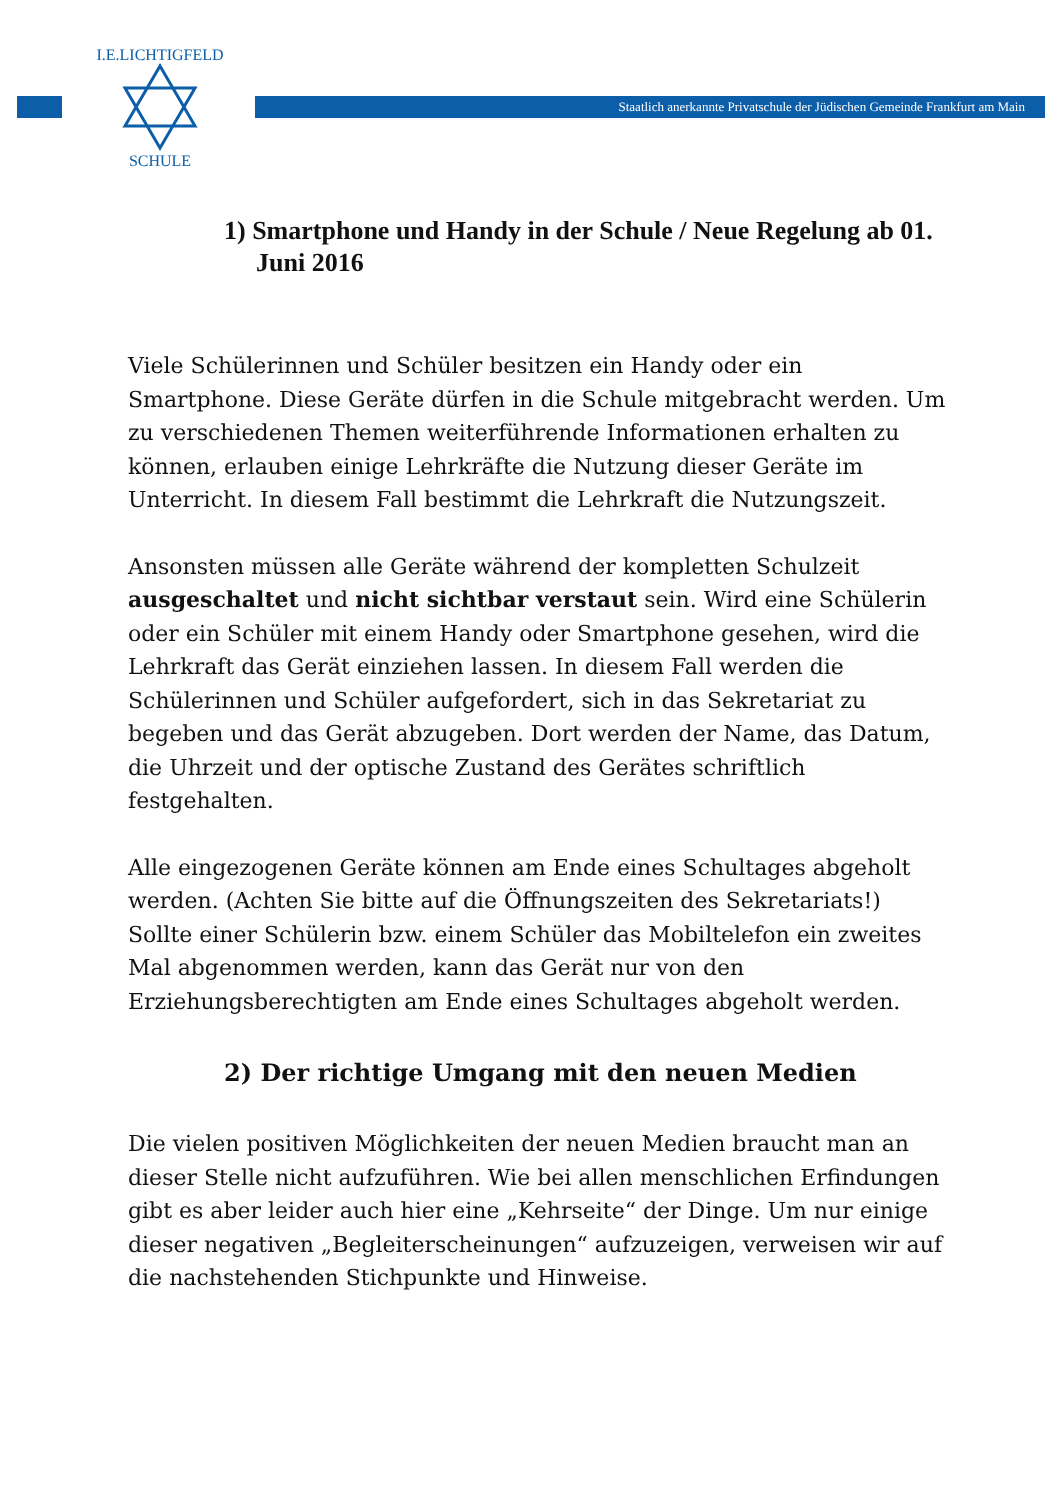Staatlich anerkannte Privatschule der Jüdischen Gemeinde Frankfurt am Main
I.E.LICHTIGFELD
SCHULE
1) Smartphone und Handy in der Schule / Neue Regelung ab 01. Juni 2016
Viele Schülerinnen und Schüler besitzen ein Handy oder ein Smartphone. Diese Geräte dürfen in die Schule mitgebracht werden. Um zu verschiedenen Themen weiterführende Informationen erhalten zu können, erlauben einige Lehrkräfte die Nutzung dieser Geräte im Unterricht. In diesem Fall bestimmt die Lehrkraft die Nutzungszeit.
Ansonsten müssen alle Geräte während der kompletten Schulzeit ausgeschaltet und nicht sichtbar verstaut sein. Wird eine Schülerin oder ein Schüler mit einem Handy oder Smartphone gesehen, wird die Lehrkraft das Gerät einziehen lassen. In diesem Fall werden die Schülerinnen und Schüler aufgefordert, sich in das Sekretariat zu begeben und das Gerät abzugeben. Dort werden der Name, das Datum, die Uhrzeit und der optische Zustand des Gerätes schriftlich festgehalten.
Alle eingezogenen Geräte können am Ende eines Schultages abgeholt werden. (Achten Sie bitte auf die Öffnungszeiten des Sekretariats!) Sollte einer Schülerin bzw. einem Schüler das Mobiltelefon ein zweites Mal abgenommen werden, kann das Gerät nur von den Erziehungsberechtigten am Ende eines Schultages abgeholt werden.
2) Der richtige Umgang mit den neuen Medien
Die vielen positiven Möglichkeiten der neuen Medien braucht man an dieser Stelle nicht aufzuführen. Wie bei allen menschlichen Erfindungen gibt es aber leider auch hier eine „Kehrseite“ der Dinge. Um nur einige dieser negativen „Begleiterscheinungen“ aufzuzeigen, verweisen wir auf die nachstehenden Stichpunkte und Hinweise.